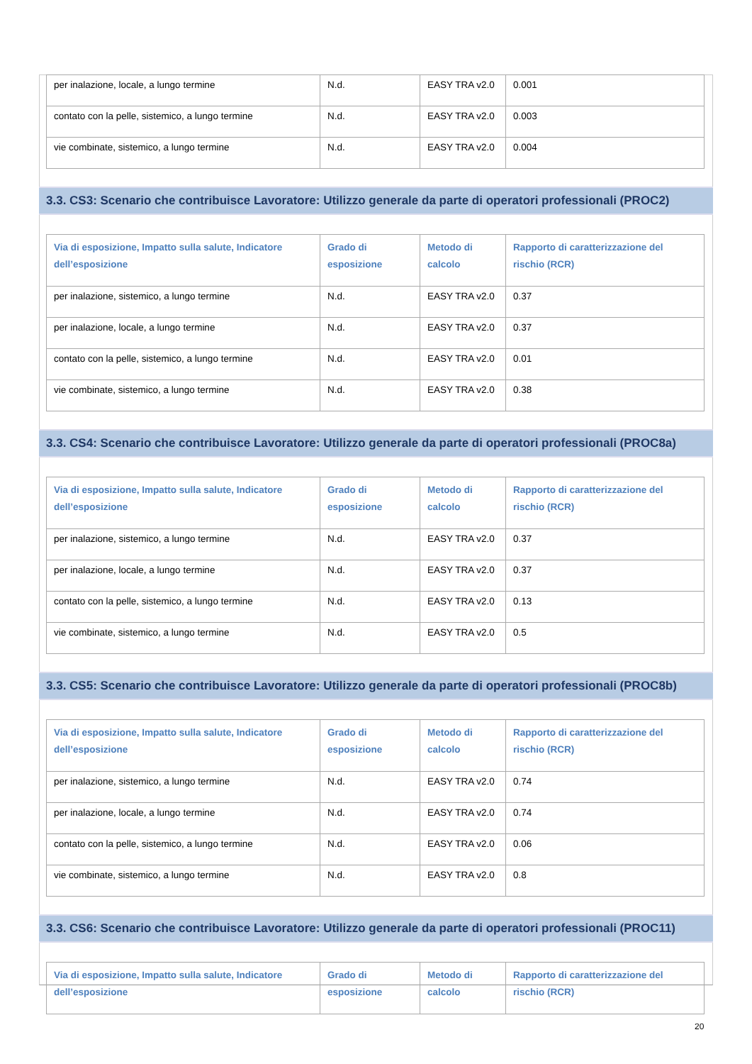| per inalazione, locale, a lungo termine | N.d. | EASY TRA v2.0 | 0.001 |
| contato con la pelle, sistemico, a lungo termine | N.d. | EASY TRA v2.0 | 0.003 |
| vie combinate, sistemico, a lungo termine | N.d. | EASY TRA v2.0 | 0.004 |
3.3. CS3: Scenario che contribuisce Lavoratore: Utilizzo generale da parte di operatori professionali (PROC2)
| Via di esposizione, Impatto sulla salute, Indicatore dell’esposizione | Grado di esposizione | Metodo di calcolo | Rapporto di caratterizzazione del rischio (RCR) |
| --- | --- | --- | --- |
| per inalazione, sistemico, a lungo termine | N.d. | EASY TRA v2.0 | 0.37 |
| per inalazione, locale, a lungo termine | N.d. | EASY TRA v2.0 | 0.37 |
| contato con la pelle, sistemico, a lungo termine | N.d. | EASY TRA v2.0 | 0.01 |
| vie combinate, sistemico, a lungo termine | N.d. | EASY TRA v2.0 | 0.38 |
3.3. CS4: Scenario che contribuisce Lavoratore: Utilizzo generale da parte di operatori professionali (PROC8a)
| Via di esposizione, Impatto sulla salute, Indicatore dell’esposizione | Grado di esposizione | Metodo di calcolo | Rapporto di caratterizzazione del rischio (RCR) |
| --- | --- | --- | --- |
| per inalazione, sistemico, a lungo termine | N.d. | EASY TRA v2.0 | 0.37 |
| per inalazione, locale, a lungo termine | N.d. | EASY TRA v2.0 | 0.37 |
| contato con la pelle, sistemico, a lungo termine | N.d. | EASY TRA v2.0 | 0.13 |
| vie combinate, sistemico, a lungo termine | N.d. | EASY TRA v2.0 | 0.5 |
3.3. CS5: Scenario che contribuisce Lavoratore: Utilizzo generale da parte di operatori professionali (PROC8b)
| Via di esposizione, Impatto sulla salute, Indicatore dell’esposizione | Grado di esposizione | Metodo di calcolo | Rapporto di caratterizzazione del rischio (RCR) |
| --- | --- | --- | --- |
| per inalazione, sistemico, a lungo termine | N.d. | EASY TRA v2.0 | 0.74 |
| per inalazione, locale, a lungo termine | N.d. | EASY TRA v2.0 | 0.74 |
| contato con la pelle, sistemico, a lungo termine | N.d. | EASY TRA v2.0 | 0.06 |
| vie combinate, sistemico, a lungo termine | N.d. | EASY TRA v2.0 | 0.8 |
3.3. CS6: Scenario che contribuisce Lavoratore: Utilizzo generale da parte di operatori professionali (PROC11)
| Via di esposizione, Impatto sulla salute, Indicatore dell’esposizione | Grado di esposizione | Metodo di calcolo | Rapporto di caratterizzazione del rischio (RCR) |
| --- | --- | --- | --- |
20